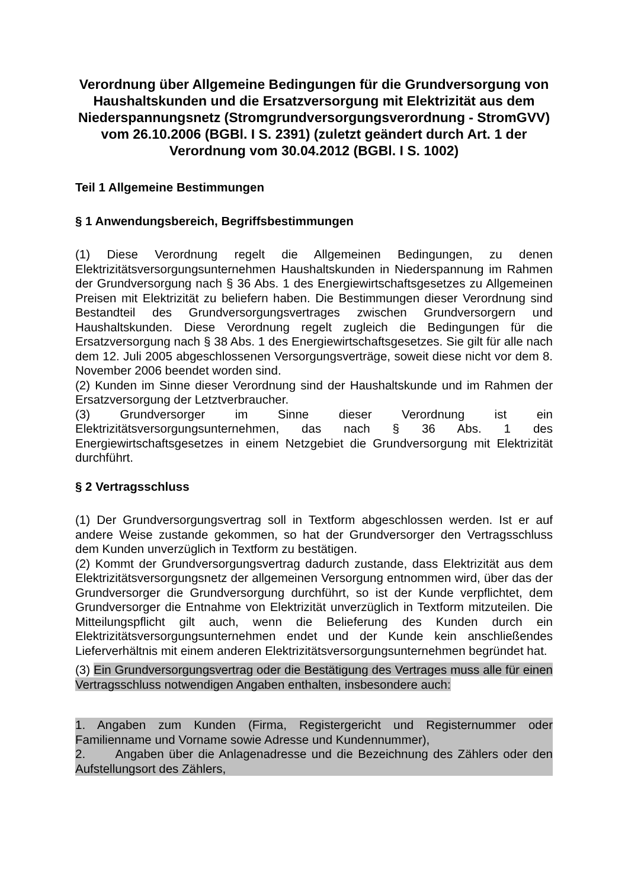Verordnung über Allgemeine Bedingungen für die Grundversorgung von Haushaltskunden und die Ersatzversorgung mit Elektrizität aus dem Niederspannungsnetz (Stromgrundversorgungsverordnung - StromGVV) vom 26.10.2006 (BGBl. I S. 2391) (zuletzt geändert durch Art. 1 der Verordnung vom 30.04.2012 (BGBl. I S. 1002)
Teil 1 Allgemeine Bestimmungen
§ 1 Anwendungsbereich, Begriffsbestimmungen
(1) Diese Verordnung regelt die Allgemeinen Bedingungen, zu denen Elektrizitätsversorgungsunternehmen Haushaltskunden in Niederspannung im Rahmen der Grundversorgung nach § 36 Abs. 1 des Energiewirtschaftsgesetzes zu Allgemeinen Preisen mit Elektrizität zu beliefern haben. Die Bestimmungen dieser Verordnung sind Bestandteil des Grundversorgungsvertrages zwischen Grundversorgern und Haushaltskunden. Diese Verordnung regelt zugleich die Bedingungen für die Ersatzversorgung nach § 38 Abs. 1 des Energiewirtschaftsgesetzes. Sie gilt für alle nach dem 12. Juli 2005 abgeschlossenen Versorgungsverträge, soweit diese nicht vor dem 8. November 2006 beendet worden sind.
(2) Kunden im Sinne dieser Verordnung sind der Haushaltskunde und im Rahmen der Ersatzversorgung der Letztverbraucher.
(3) Grundversorger im Sinne dieser Verordnung ist ein Elektrizitätsversorgungsunternehmen, das nach § 36 Abs. 1 des Energiewirtschaftsgesetzes in einem Netzgebiet die Grundversorgung mit Elektrizität durchführt.
§ 2 Vertragsschluss
(1) Der Grundversorgungsvertrag soll in Textform abgeschlossen werden. Ist er auf andere Weise zustande gekommen, so hat der Grundversorger den Vertragsschluss dem Kunden unverzüglich in Textform zu bestätigen.
(2) Kommt der Grundversorgungsvertrag dadurch zustande, dass Elektrizität aus dem Elektrizitätsversorgungsnetz der allgemeinen Versorgung entnommen wird, über das der Grundversorger die Grundversorgung durchführt, so ist der Kunde verpflichtet, dem Grundversorger die Entnahme von Elektrizität unverzüglich in Textform mitzuteilen. Die Mitteilungspflicht gilt auch, wenn die Belieferung des Kunden durch ein Elektrizitätsversorgungsunternehmen endet und der Kunde kein anschließendes Lieferverhältnis mit einem anderen Elektrizitätsversorgungsunternehmen begründet hat.
(3) Ein Grundversorgungsvertrag oder die Bestätigung des Vertrages muss alle für einen Vertragsschluss notwendigen Angaben enthalten, insbesondere auch:
1. Angaben zum Kunden (Firma, Registergericht und Registernummer oder Familienname und Vorname sowie Adresse und Kundennummer),
2. Angaben über die Anlagenadresse und die Bezeichnung des Zählers oder den Aufstellungsort des Zählers,